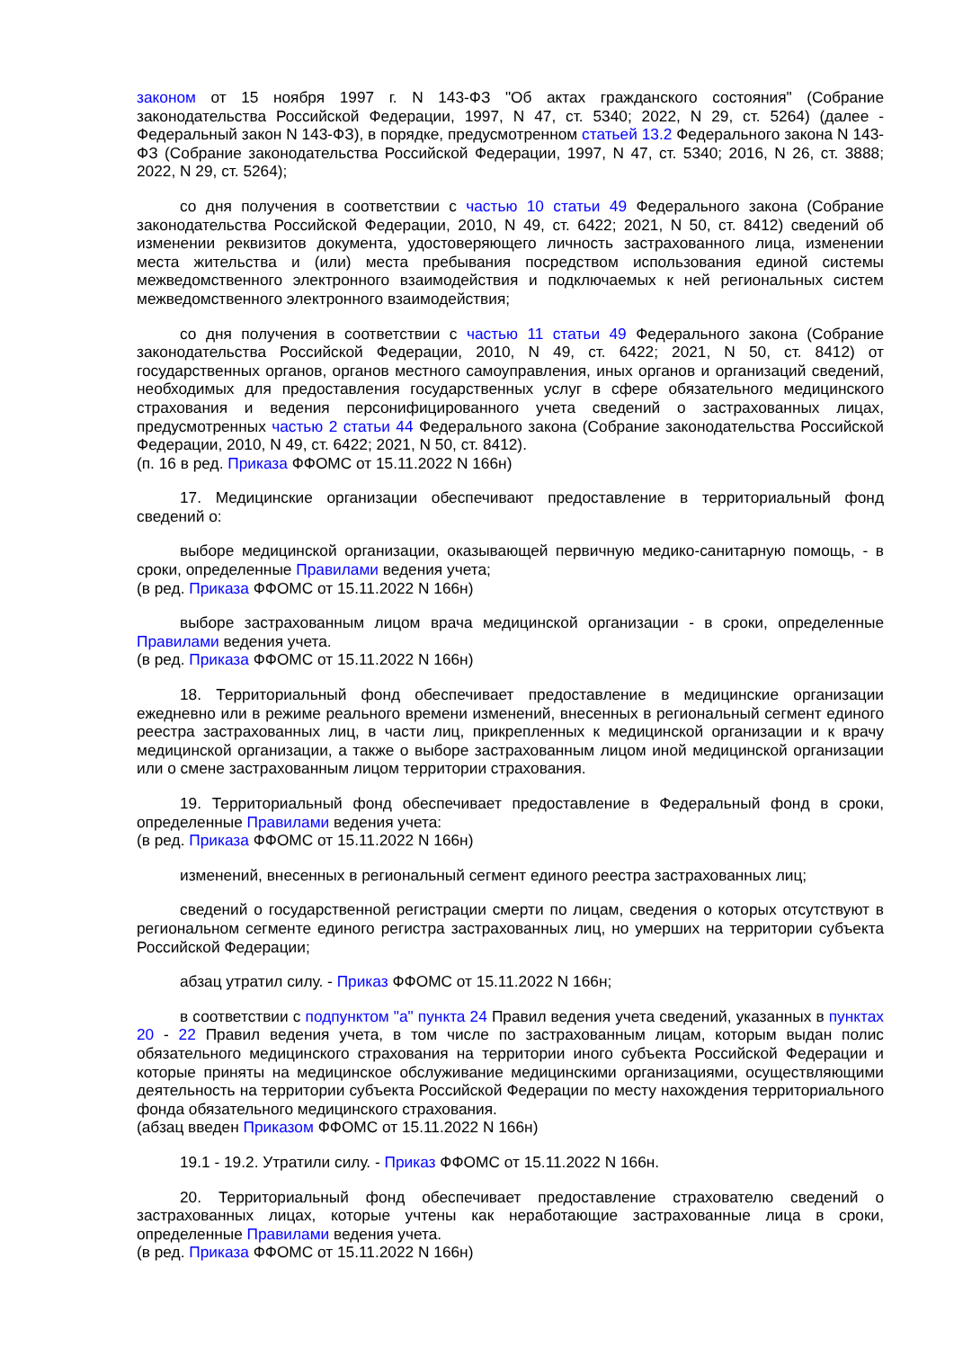законом от 15 ноября 1997 г. N 143-ФЗ "Об актах гражданского состояния" (Собрание законодательства Российской Федерации, 1997, N 47, ст. 5340; 2022, N 29, ст. 5264) (далее - Федеральный закон N 143-ФЗ), в порядке, предусмотренном статьей 13.2 Федерального закона N 143-ФЗ (Собрание законодательства Российской Федерации, 1997, N 47, ст. 5340; 2016, N 26, ст. 3888; 2022, N 29, ст. 5264);
со дня получения в соответствии с частью 10 статьи 49 Федерального закона (Собрание законодательства Российской Федерации, 2010, N 49, ст. 6422; 2021, N 50, ст. 8412) сведений об изменении реквизитов документа, удостоверяющего личность застрахованного лица, изменении места жительства и (или) места пребывания посредством использования единой системы межведомственного электронного взаимодействия и подключаемых к ней региональных систем межведомственного электронного взаимодействия;
со дня получения в соответствии с частью 11 статьи 49 Федерального закона (Собрание законодательства Российской Федерации, 2010, N 49, ст. 6422; 2021, N 50, ст. 8412) от государственных органов, органов местного самоуправления, иных органов и организаций сведений, необходимых для предоставления государственных услуг в сфере обязательного медицинского страхования и ведения персонифицированного учета сведений о застрахованных лицах, предусмотренных частью 2 статьи 44 Федерального закона (Собрание законодательства Российской Федерации, 2010, N 49, ст. 6422; 2021, N 50, ст. 8412).
(п. 16 в ред. Приказа ФФОМС от 15.11.2022 N 166н)
17. Медицинские организации обеспечивают предоставление в территориальный фонд сведений о:
выборе медицинской организации, оказывающей первичную медико-санитарную помощь, - в сроки, определенные Правилами ведения учета;
(в ред. Приказа ФФОМС от 15.11.2022 N 166н)
выборе застрахованным лицом врача медицинской организации - в сроки, определенные Правилами ведения учета.
(в ред. Приказа ФФОМС от 15.11.2022 N 166н)
18. Территориальный фонд обеспечивает предоставление в медицинские организации ежедневно или в режиме реального времени изменений, внесенных в региональный сегмент единого реестра застрахованных лиц, в части лиц, прикрепленных к медицинской организации и к врачу медицинской организации, а также о выборе застрахованным лицом иной медицинской организации или о смене застрахованным лицом территории страхования.
19. Территориальный фонд обеспечивает предоставление в Федеральный фонд в сроки, определенные Правилами ведения учета:
(в ред. Приказа ФФОМС от 15.11.2022 N 166н)
изменений, внесенных в региональный сегмент единого реестра застрахованных лиц;
сведений о государственной регистрации смерти по лицам, сведения о которых отсутствуют в региональном сегменте единого регистра застрахованных лиц, но умерших на территории субъекта Российской Федерации;
абзац утратил силу. - Приказ ФФОМС от 15.11.2022 N 166н;
в соответствии с подпунктом "а" пункта 24 Правил ведения учета сведений, указанных в пунктах 20 - 22 Правил ведения учета, в том числе по застрахованным лицам, которым выдан полис обязательного медицинского страхования на территории иного субъекта Российской Федерации и которые приняты на медицинское обслуживание медицинскими организациями, осуществляющими деятельность на территории субъекта Российской Федерации по месту нахождения территориального фонда обязательного медицинского страхования.
(абзац введен Приказом ФФОМС от 15.11.2022 N 166н)
19.1 - 19.2. Утратили силу. - Приказ ФФОМС от 15.11.2022 N 166н.
20. Территориальный фонд обеспечивает предоставление страхователю сведений о застрахованных лицах, которые учтены как неработающие застрахованные лица в сроки, определенные Правилами ведения учета.
(в ред. Приказа ФФОМС от 15.11.2022 N 166н)